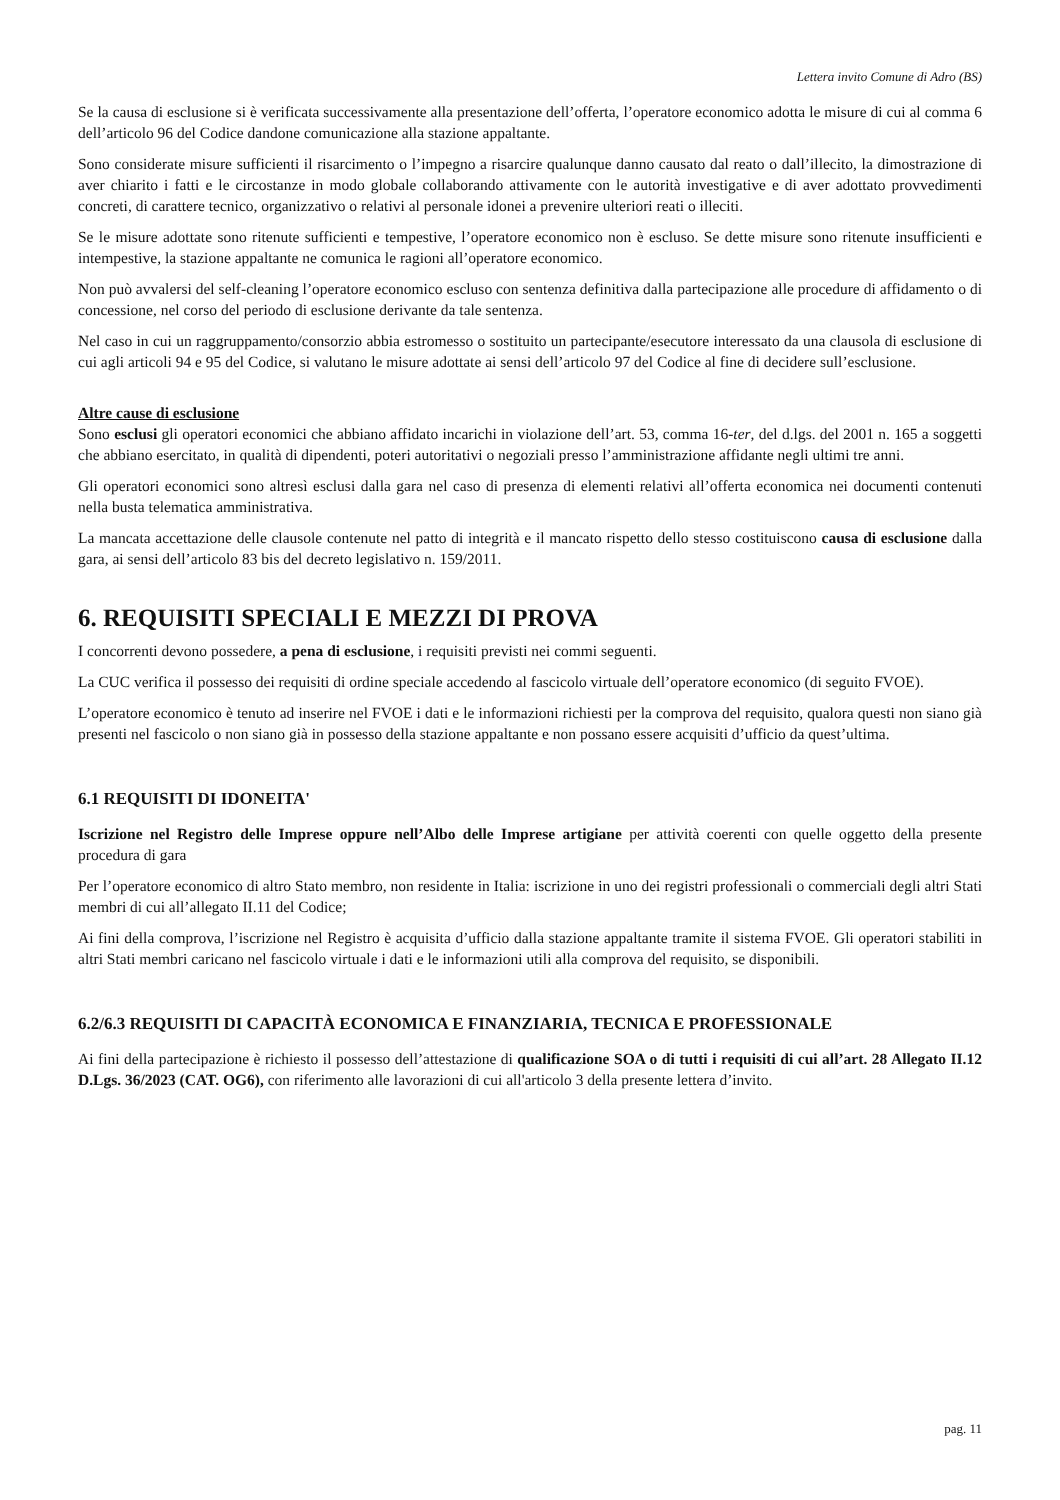Lettera invito Comune di Adro (BS)
Se la causa di esclusione si è verificata successivamente alla presentazione dell’offerta, l’operatore economico adotta le misure di cui al comma 6 dell’articolo 96 del Codice dandone comunicazione alla stazione appaltante.
Sono considerate misure sufficienti il risarcimento o l’impegno a risarcire qualunque danno causato dal reato o dall’illecito, la dimostrazione di aver chiarito i fatti e le circostanze in modo globale collaborando attivamente con le autorità investigative e di aver adottato provvedimenti concreti, di carattere tecnico, organizzativo o relativi al personale idonei a prevenire ulteriori reati o illeciti.
Se le misure adottate sono ritenute sufficienti e tempestive, l’operatore economico non è escluso. Se dette misure sono ritenute insufficienti e intempestive, la stazione appaltante ne comunica le ragioni all’operatore economico.
Non può avvalersi del self-cleaning l’operatore economico escluso con sentenza definitiva dalla partecipazione alle procedure di affidamento o di concessione, nel corso del periodo di esclusione derivante da tale sentenza.
Nel caso in cui un raggruppamento/consorzio abbia estromesso o sostituito un partecipante/esecutore interessato da una clausola di esclusione di cui agli articoli 94 e 95 del Codice, si valutano le misure adottate ai sensi dell’articolo 97 del Codice al fine di decidere sull’esclusione.
Altre cause di esclusione
Sono esclusi gli operatori economici che abbiano affidato incarichi in violazione dell’art. 53, comma 16-ter, del d.lgs. del 2001 n. 165 a soggetti che abbiano esercitato, in qualità di dipendenti, poteri autoritativi o negoziali presso l’amministrazione affidante negli ultimi tre anni.
Gli operatori economici sono altresì esclusi dalla gara nel caso di presenza di elementi relativi all’offerta economica nei documenti contenuti nella busta telematica amministrativa.
La mancata accettazione delle clausole contenute nel patto di integrità e il mancato rispetto dello stesso costituiscono causa di esclusione dalla gara, ai sensi dell’articolo 83 bis del decreto legislativo n. 159/2011.
6. REQUISITI SPECIALI E MEZZI DI PROVA
I concorrenti devono possedere, a pena di esclusione, i requisiti previsti nei commi seguenti.
La CUC verifica il possesso dei requisiti di ordine speciale accedendo al fascicolo virtuale dell’operatore economico (di seguito FVOE).
L’operatore economico è tenuto ad inserire nel FVOE i dati e le informazioni richiesti per la comprova del requisito, qualora questi non siano già presenti nel fascicolo o non siano già in possesso della stazione appaltante e non possano essere acquisiti d’ufficio da quest’ultima.
6.1 REQUISITI DI IDONEITA'
Iscrizione nel Registro delle Imprese oppure nell’Albo delle Imprese artigiane per attività coerenti con quelle oggetto della presente procedura di gara
Per l’operatore economico di altro Stato membro, non residente in Italia: iscrizione in uno dei registri professionali o commerciali degli altri Stati membri di cui all’allegato II.11 del Codice;
Ai fini della comprova, l’iscrizione nel Registro è acquisita d’ufficio dalla stazione appaltante tramite il sistema FVOE. Gli operatori stabiliti in altri Stati membri caricano nel fascicolo virtuale i dati e le informazioni utili alla comprova del requisito, se disponibili.
6.2/6.3 REQUISITI DI CAPACITÀ ECONOMICA E FINANZIARIA, TECNICA E PROFESSIONALE
Ai fini della partecipazione è richiesto il possesso dell’attestazione di qualificazione SOA o di tutti i requisiti di cui all’art. 28 Allegato II.12 D.Lgs. 36/2023 (CAT. OG6), con riferimento alle lavorazioni di cui all'articolo 3 della presente lettera d’invito.
pag. 11